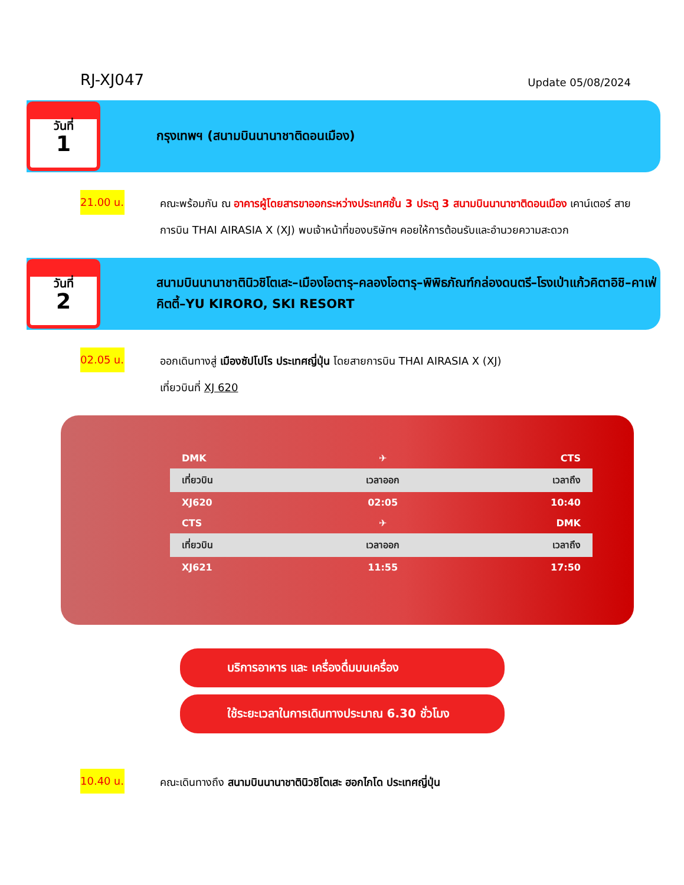RJ-XJ047 Update 05/08/2024
วันที่
1
กรุงเทพฯ (สนามบินนานาชาติดอนเมือง)
21.00 น.
คณะพร้อมกัน ณ อาคารผู้โดยสารขาออกระหว่างประเทศชั้น 3 ประตู 3 สนามบินนานาชาติดอนเมือง เคาน์เตอร์ สายการบิน THAI AIRASIA X (XJ) พบเจ้าหน้าที่ของบริษัทฯ คอยให้การต้อนรับและอำนวยความสะดวก
วันที่
2
สนามบินนานาชาตินิวชิโตเสะ–เมืองโอตารุ–คลองโอตารุ–พิพิธภัณฑ์กล่องดนตรี–โรงเป่าแก้วคิตาอิชิ–คาเฟ่คิตตี้–YU KIRORO, SKI RESORT
02.05 น.
ออกเดินทางสู่ เมืองซัปโปโร ประเทศญี่ปุ่น โดยสายการบิน THAI AIRASIA X (XJ)
เที่ยวบินที่ XJ 620
| DMK | ✈ | CTS |
| เที่ยวบิน | เวลาออก | เวลาถึง |
| XJ620 | 02:05 | 10:40 |
| CTS | ✈ | DMK |
| เที่ยวบิน | เวลาออก | เวลาถึง |
| XJ621 | 11:55 | 17:50 |
บริการอาหาร และ เครื่องดื่มบนเครื่อง
ใช้ระยะเวลาในการเดินทางประมาณ 6.30 ชั่วโมง
10.40 น.
คณะเดินทางถึง สนามบินนานาชาตินิวชิโตเสะ ฮอกไกโด ประเทศญี่ปุ่น